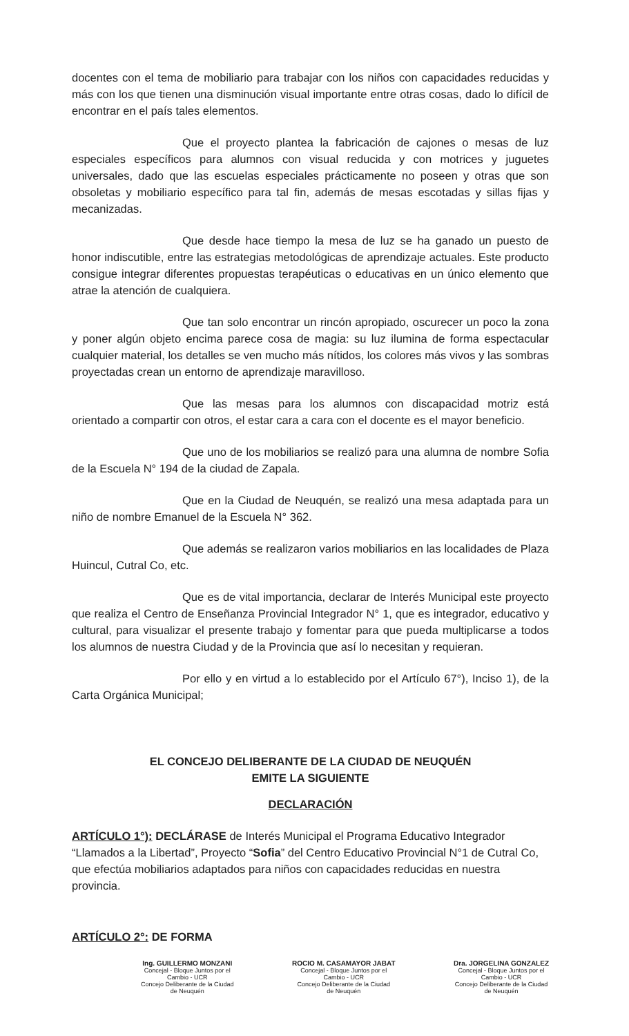docentes con el tema de mobiliario para trabajar con los niños con capacidades reducidas y más con los que tienen una disminución visual importante entre otras cosas, dado lo difícil de encontrar en el país tales elementos.
Que el proyecto plantea la fabricación de cajones o mesas de luz especiales específicos para alumnos con visual reducida y con motrices y juguetes universales, dado que las escuelas especiales prácticamente no poseen y otras que son obsoletas y mobiliario específico para tal fin, además de mesas escotadas y sillas fijas y mecanizadas.
Que desde hace tiempo la mesa de luz se ha ganado un puesto de honor indiscutible, entre las estrategias metodológicas de aprendizaje actuales. Este producto consigue integrar diferentes propuestas terapéuticas o educativas en un único elemento que atrae la atención de cualquiera.
Que tan solo encontrar un rincón apropiado, oscurecer un poco la zona y poner algún objeto encima parece cosa de magia: su luz ilumina de forma espectacular cualquier material, los detalles se ven mucho más nítidos, los colores más vivos y las sombras proyectadas crean un entorno de aprendizaje maravilloso.
Que las mesas para los alumnos con discapacidad motriz está orientado a compartir con otros, el estar cara a cara con el docente es el mayor beneficio.
Que uno de los mobiliarios se realizó para una alumna de nombre Sofia de la Escuela N° 194 de la ciudad de Zapala.
Que en la Ciudad de Neuquén, se realizó una mesa adaptada para un niño de nombre Emanuel de la Escuela N° 362.
Que además se realizaron varios mobiliarios en las localidades de Plaza Huincul, Cutral Co, etc.
Que es de vital importancia, declarar de Interés Municipal este proyecto que realiza el Centro de Enseñanza Provincial Integrador N° 1, que es integrador, educativo y cultural, para visualizar el presente trabajo y fomentar para que pueda multiplicarse a todos los alumnos de nuestra Ciudad y de la Provincia que así lo necesitan y requieran.
Por ello y en virtud a lo establecido por el Artículo 67°), Inciso 1), de la Carta Orgánica Municipal;
EL CONCEJO DELIBERANTE DE LA CIUDAD DE NEUQUÉN
EMITE LA SIGUIENTE
DECLARACIÓN
ARTÍCULO 1°): DECLÁRASE de Interés Municipal el Programa Educativo Integrador “Llamados a la Libertad”, Proyecto “Sofia” del Centro Educativo Provincial N°1 de Cutral Co, que efectúa mobiliarios adaptados para niños con capacidades reducidas en nuestra provincia.
ARTÍCULO 2°: DE FORMA
Ing. GUILLERMO MONZANI
Concejal - Bloque Juntos por el
Cambio - UCR
Concejo Deliberante de la Ciudad
de Neuquén
ROCIO M. CASAMAYOR JABAT
Concejal - Bloque Juntos por el
Cambio - UCR
Concejo Deliberante de la Ciudad
de Neuquén
Dra. JORGELINA GONZALEZ
Concejal - Bloque Juntos por el
Cambio - UCR
Concejo Deliberante de la Ciudad
de Neuquén